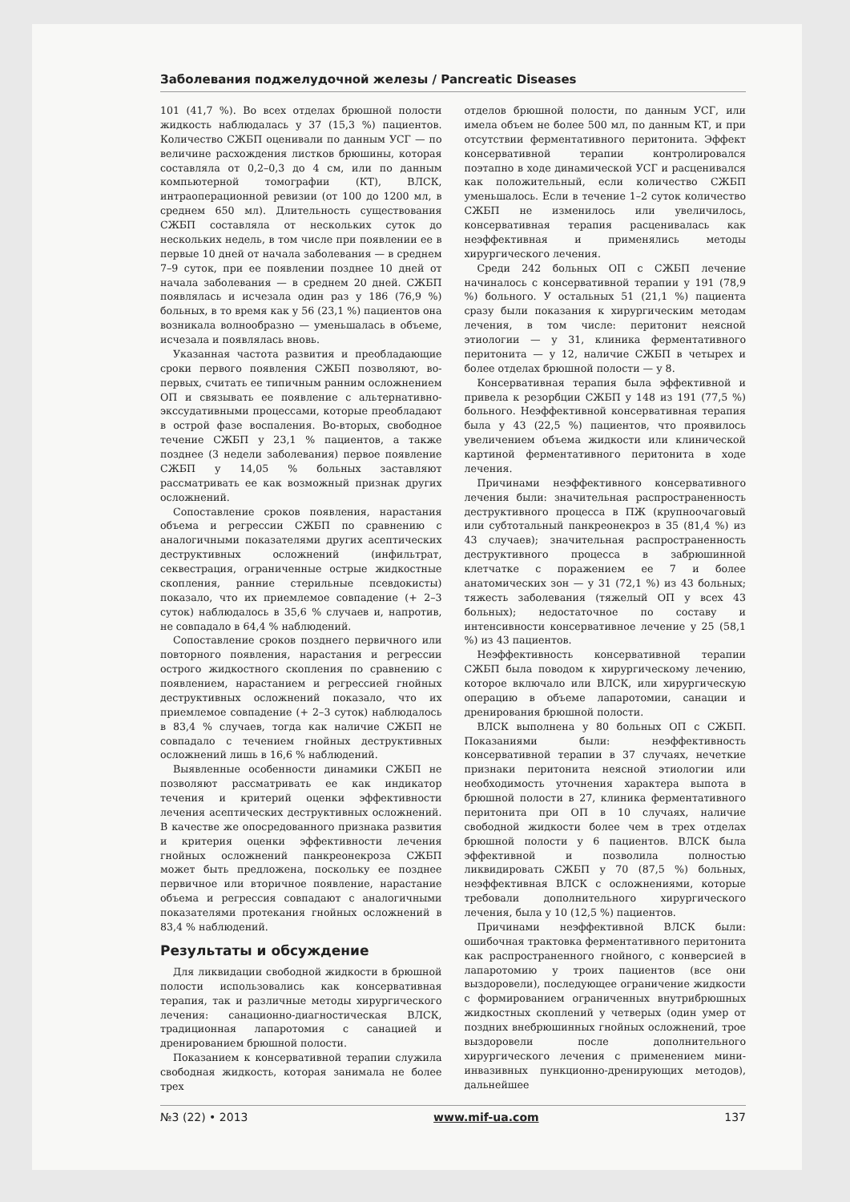Заболевания поджелудочной железы / Pancreatic Diseases
101 (41,7 %). Во всех отделах брюшной полости жидкость наблюдалась у 37 (15,3 %) пациентов. Количество СЖБП оценивали по данным УСГ — по величине расхождения листков брюшины, которая составляла от 0,2–0,3 до 4 см, или по данным компьютерной томографии (КТ), ВЛСК, интраоперационной ревизии (от 100 до 1200 мл, в среднем 650 мл). Длительность существования СЖБП составляла от нескольких суток до нескольких недель, в том числе при появлении ее в первые 10 дней от начала заболевания — в среднем 7–9 суток, при ее появлении позднее 10 дней от начала заболевания — в среднем 20 дней. СЖБП появлялась и исчезала один раз у 186 (76,9 %) больных, в то время как у 56 (23,1 %) пациентов она возникала волнообразно — уменьшалась в объеме, исчезала и появлялась вновь.
Указанная частота развития и преобладающие сроки первого появления СЖБП позволяют, во-первых, считать ее типичным ранним осложнением ОП и связывать ее появление с альтернативно-экссудативными процессами, которые преобладают в острой фазе воспаления. Во-вторых, свободное течение СЖБП у 23,1 % пациентов, а также позднее (3 недели заболевания) первое появление СЖБП у 14,05 % больных заставляют рассматривать ее как возможный признак других осложнений.
Сопоставление сроков появления, нарастания объема и регрессии СЖБП по сравнению с аналогичными показателями других асептических деструктивных осложнений (инфильтрат, секвестрация, ограниченные острые жидкостные скопления, ранние стерильные псевдокисты) показало, что их приемлемое совпадение (+ 2–3 суток) наблюдалось в 35,6 % случаев и, напротив, не совпадало в 64,4 % наблюдений.
Сопоставление сроков позднего первичного или повторного появления, нарастания и регрессии острого жидкостного скопления по сравнению с появлением, нарастанием и регрессией гнойных деструктивных осложнений показало, что их приемлемое совпадение (+ 2–3 суток) наблюдалось в 83,4 % случаев, тогда как наличие СЖБП не совпадало с течением гнойных деструктивных осложнений лишь в 16,6 % наблюдений.
Выявленные особенности динамики СЖБП не позволяют рассматривать ее как индикатор течения и критерий оценки эффективности лечения асептических деструктивных осложнений. В качестве же опосредованного признака развития и критерия оценки эффективности лечения гнойных осложнений панкреонекроза СЖБП может быть предложена, поскольку ее позднее первичное или вторичное появление, нарастание объема и регрессия совпадают с аналогичными показателями протекания гнойных осложнений в 83,4 % наблюдений.
Результаты и обсуждение
Для ликвидации свободной жидкости в брюшной полости использовались как консервативная терапия, так и различные методы хирургического лечения: санационно-диагностическая ВЛСК, традиционная лапаротомия с санацией и дренированием брюшной полости.
Показанием к консервативной терапии служила свободная жидкость, которая занимала не более трех
отделов брюшной полости, по данным УСГ, или имела объем не более 500 мл, по данным КТ, и при отсутствии ферментативного перитонита. Эффект консервативной терапии контролировался поэтапно в ходе динамической УСГ и расценивался как положительный, если количество СЖБП уменьшалось. Если в течение 1–2 суток количество СЖБП не изменилось или увеличилось, консервативная терапия расценивалась как неэффективная и применялись методы хирургического лечения.
Среди 242 больных ОП с СЖБП лечение начиналось с консервативной терапии у 191 (78,9 %) больного. У остальных 51 (21,1 %) пациента сразу были показания к хирургическим методам лечения, в том числе: перитонит неясной этиологии — у 31, клиника ферментативного перитонита — у 12, наличие СЖБП в четырех и более отделах брюшной полости — у 8.
Консервативная терапия была эффективной и привела к резорбции СЖБП у 148 из 191 (77,5 %) больного. Неэффективной консервативная терапия была у 43 (22,5 %) пациентов, что проявилось увеличением объема жидкости или клинической картиной ферментативного перитонита в ходе лечения.
Причинами неэффективного консервативного лечения были: значительная распространенность деструктивного процесса в ПЖ (крупноочаговый или субтотальный панкреонекроз в 35 (81,4 %) из 43 случаев); значительная распространенность деструктивного процесса в забрюшинной клетчатке с поражением ее 7 и более анатомических зон — у 31 (72,1 %) из 43 больных; тяжесть заболевания (тяжелый ОП у всех 43 больных); недостаточное по составу и интенсивности консервативное лечение у 25 (58,1 %) из 43 пациентов.
Неэффективность консервативной терапии СЖБП была поводом к хирургическому лечению, которое включало или ВЛСК, или хирургическую операцию в объеме лапаротомии, санации и дренирования брюшной полости.
ВЛСК выполнена у 80 больных ОП с СЖБП. Показаниями были: неэффективность консервативной терапии в 37 случаях, нечеткие признаки перитонита неясной этиологии или необходимость уточнения характера выпота в брюшной полости в 27, клиника ферментативного перитонита при ОП в 10 случаях, наличие свободной жидкости более чем в трех отделах брюшной полости у 6 пациентов. ВЛСК была эффективной и позволила полностью ликвидировать СЖБП у 70 (87,5 %) больных, неэффективная ВЛСК с осложнениями, которые требовали дополнительного хирургического лечения, была у 10 (12,5 %) пациентов.
Причинами неэффективной ВЛСК были: ошибочная трактовка ферментативного перитонита как распространенного гнойного, с конверсией в лапаротомию у троих пациентов (все они выздоровели), последующее ограничение жидкости с формированием ограниченных внутрибрюшных жидкостных скоплений у четверых (один умер от поздних внебрюшинных гнойных осложнений, трое выздоровели после дополнительного хирургического лечения с применением мини-инвазивных пункционно-дренирующих методов), дальнейшее
№3 (22) • 2013 www.mif-ua.com 137